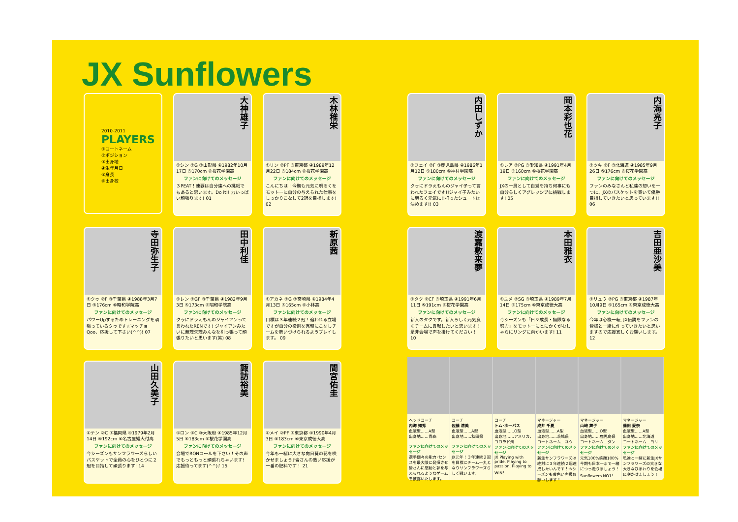JX Sunflowers
2010-2011
PLAYERS
①コートネーム
②ポジション
③出身地
④生年月日
⑤身長
⑥出身校
大神雄子
①シン ②G ③山形県 ④1982年10月17日 ⑤170cm ⑥桜花学園高
ファンに向けてのメッセージ
３PEAT！連覇は自分達への挑戦でもあると思います。Do it!! 力いっぱい頑張ります! 01
木林稚栄
①リン ②PF ③東京都 ④1989年12月22日 ⑤184cm ⑥桜花学園高
ファンに向けてのメッセージ
こんにちは！今期も元気に明るくをモットーに自分の与えられた仕事をしっかりこなして2冠を目指します! 02
寺田弥生子
①クゥ ②F ③千葉県 ④1988年3月7日 ⑤176cm ⑥昭和学院高
ファンに向けてのメッセージ
パワーUpするためトレーニングを頑張っているクゥです☆マッチョQoo、応援して下さい(^^)! 07
田中利佳
①レン ②GF ③千葉県 ④1982年9月3日 ⑤173cm ⑥昭和学院高
ファンに向けてのメッセージ
クゥにドラえもんのジャイアンって言われたRENです! ジャイアンみたいに無理矢理みんなを引っ張って頑張りたいと思います(笑) 08
新原茜
①アカネ ②G ③宮崎県 ④1984年4月13日 ⑤165cm ⑥小林高
ファンに向けてのメッセージ
目標は３年連続２冠！追われる立場ですが自分の役割を完璧にこなしチームを勢いづけられるようプレイします。 09
山田久美子
①テン ②C ③福岡県 ④1979年2月14日 ⑤192cm ⑥名古屋短大付高
ファンに向けてのメッセージ
今シーズンもサンフラワーズらしいバスケットで全員の心をひとつに２冠を目指して頑張ります! 14
諏訪裕美
①ロン ②C ③大阪府 ④1985年12月5日 ⑤183cm ⑥桜花学園高
ファンに向けてのメッセージ
会場でRONコールを下さい！その声でもっともっと頑張れちゃいます! 応援待ってます(^^)♪ 15
間宮佑圭
①メイ ②PF ③東京都 ④1990年4月3日 ⑤183cm ⑥東京成徳大高
ファンに向けてのメッセージ
今年も一緒に大きな向日葵の花を咲かせましょう♪皆さんの熱い応援が一番の肥料です！ 21
内田しずか
①フェイ ②F ③鹿児島県 ④1986年1月12日 ⑤180cm ⑥神村学園高
ファンに向けてのメッセージ
クゥにドラえもんのジャイ子って言われたフェイです!!ジャイ子みたいに明るく元気に!!打ったシュートは決めます!! 03
岡本彩也花
①レア ②PG ③愛知県 ④1991年4月19日 ⑤160cm ⑥桜花学園高
ファンに向けてのメッセージ
JXの一員として自覚を持ち何事にも自分らしくアグレッシブに挑戦します! 05
内海亮子
①ツキ ②F ③北海道 ④1985年9月26日 ⑤176cm ⑥桜花学園高
ファンに向けてのメッセージ
ファンのみなさんと私達の想いを一つに、JXのバスケットを貫いて優勝目指していきたいと思っています!! 06
渡嘉敷来夢
①タク ②CF ③埼玉県 ④1991年6月11日 ⑤191cm ⑥桜花学園高
ファンに向けてのメッセージ
新人のタクです。新人らしく元気良くチームに貢献したいと思います！是非会場で声を掛けてください！ 10
本田雅衣
①ユメ ②SG ③埼玉県 ④1989年7月14日 ⑤175cm ⑥東京成徳大高
ファンに向けてのメッセージ
今シーズンも「日々成長・無限なる努力」をモットーにとにかくがむしゃらにリングに向かいます! 11
吉田亜沙美
①リュウ ②PG ③東京都 ④1987年10月9日 ⑤165cm ⑥東京成徳大高
ファンに向けてのメッセージ
今年は心機一転, JX伝説をファンの皆様と一緒に作っていきたいと思いますので応援宜しくお願いします。 12
ヘッドコーチ
内海 知秀
血液型……A型
出身地……青森
ファンに向けてのメッセージ
選手個々の能力･センスを最大限に発揮させ皆さんに感動と夢を与えられるようなゲームを披露いたします。
コーチ
佐藤 清美
血液型……A型
出身地……秋田県
ファンに向けてのメッセージ
JX元年！３年連続２冠を目標にチーム一丸となりサンフラワーズらしく戦います。
コーチ
トム･ホーバス
血液型……O型
出身地……アメリカ、コロラド州
ファンに向けてのメッセージ
JX Playing with pride. Playing to passion. Playing to WIN！
マネージャー
成井 千夏
血液型……A型
出身地……茨城県
コートネーム…ユウ
ファンに向けてのメッセージ
新生サンフラワーズは絶対に３年連続２冠達成したいんです！今シーズンも黄色い声援お願いします！
マネージャー
山﨑 舞子
血液型……O型
出身地……鹿児島県
コートネーム…ダン
ファンに向けてのメッセージ
元気100%笑顔100%今期も日本一まで一緒につっ走りましょう！Sunflowers NO1！
マネージャー
藤田 愛奈
血液型……A型
出身地……北海道
コートネーム…ヨリ
ファンに向けてのメッセージ
私達と一緒に新生JXサンフラワーズの大きな大きなひまわりを会場に咲かせましょう！